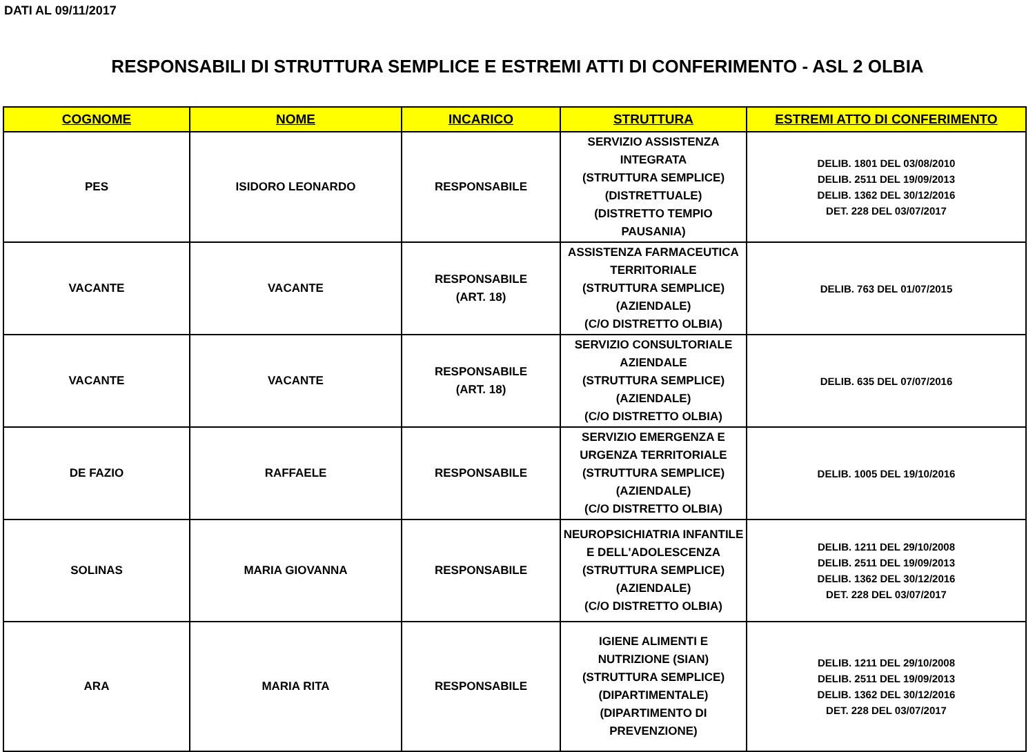DATI AL 09/11/2017
RESPONSABILI DI STRUTTURA SEMPLICE E ESTREMI ATTI DI CONFERIMENTO - ASL 2 OLBIA
| COGNOME | NOME | INCARICO | STRUTTURA | ESTREMI ATTO DI CONFERIMENTO |
| --- | --- | --- | --- | --- |
| PES | ISIDORO LEONARDO | RESPONSABILE | SERVIZIO ASSISTENZA INTEGRATA (STRUTTURA SEMPLICE) (DISTRETTUALE) (DISTRETTO TEMPIO PAUSANIA) | DELIB. 1801 DEL 03/08/2010 DELIB. 2511 DEL 19/09/2013 DELIB. 1362 DEL 30/12/2016 DET. 228 DEL 03/07/2017 |
| VACANTE | VACANTE | RESPONSABILE (ART. 18) | ASSISTENZA FARMACEUTICA TERRITORIALE (STRUTTURA SEMPLICE) (AZIENDALE) (C/O DISTRETTO OLBIA) | DELIB. 763 DEL 01/07/2015 |
| VACANTE | VACANTE | RESPONSABILE (ART. 18) | SERVIZIO CONSULTORIALE AZIENDALE (STRUTTURA SEMPLICE) (AZIENDALE) (C/O DISTRETTO OLBIA) | DELIB. 635 DEL 07/07/2016 |
| DE FAZIO | RAFFAELE | RESPONSABILE | SERVIZIO EMERGENZA E URGENZA TERRITORIALE (STRUTTURA SEMPLICE) (AZIENDALE) (C/O DISTRETTO OLBIA) | DELIB. 1005 DEL 19/10/2016 |
| SOLINAS | MARIA GIOVANNA | RESPONSABILE | NEUROPSICHIATRIA INFANTILE E DELL'ADOLESCENZA (STRUTTURA SEMPLICE) (AZIENDALE) (C/O DISTRETTO OLBIA) | DELIB. 1211 DEL 29/10/2008 DELIB. 2511 DEL 19/09/2013 DELIB. 1362 DEL 30/12/2016 DET. 228 DEL 03/07/2017 |
| ARA | MARIA RITA | RESPONSABILE | IGIENE ALIMENTI E NUTRIZIONE (SIAN) (STRUTTURA SEMPLICE) (DIPARTIMENTALE) (DIPARTIMENTO DI PREVENZIONE) | DELIB. 1211 DEL 29/10/2008 DELIB. 2511 DEL 19/09/2013 DELIB. 1362 DEL 30/12/2016 DET. 228 DEL 03/07/2017 |